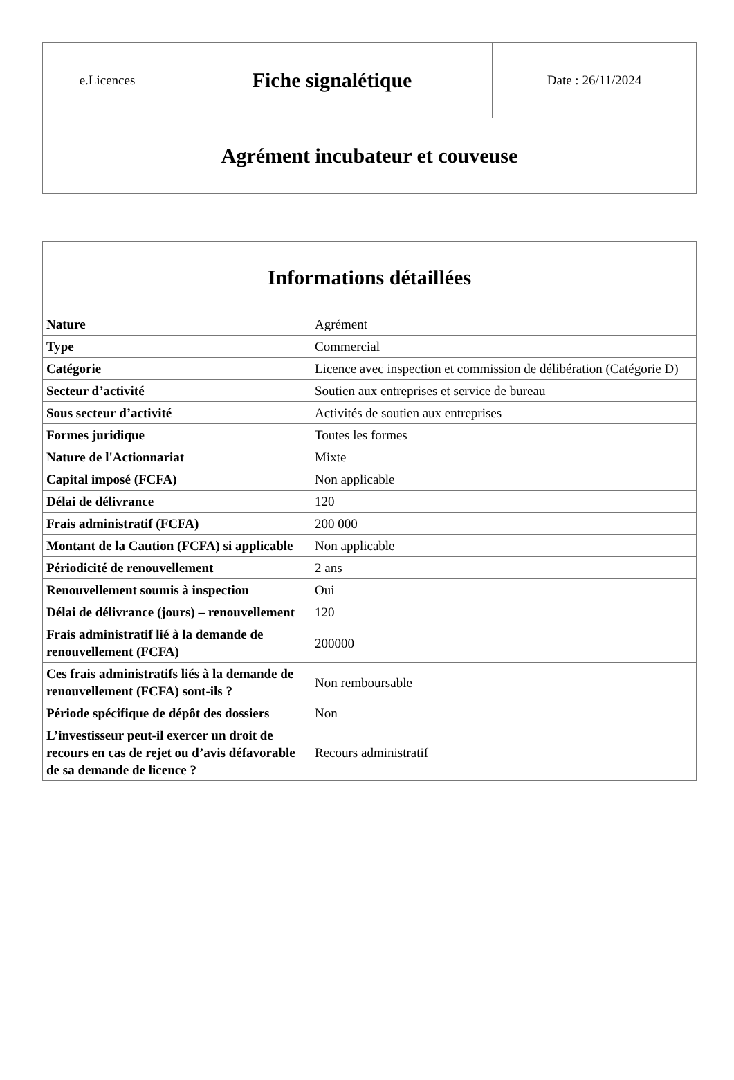| e.Licences | Fiche signalétique | Date : 26/11/2024 |
| Agrément incubateur et couveuse | | |
| Informations détaillées | |
| --- | --- |
| Nature | Agrément |
| Type | Commercial |
| Catégorie | Licence avec inspection et commission de délibération (Catégorie D) |
| Secteur d’activité | Soutien aux entreprises et service de bureau |
| Sous secteur d’activité | Activités de soutien aux entreprises |
| Formes juridique | Toutes les formes |
| Nature de l'Actionnariat | Mixte |
| Capital imposé (FCFA) | Non applicable |
| Délai de délivrance | 120 |
| Frais administratif (FCFA) | 200 000 |
| Montant de la Caution (FCFA) si applicable | Non applicable |
| Périodicité de renouvellement | 2 ans |
| Renouvellement soumis à inspection | Oui |
| Délai de délivrance (jours) – renouvellement | 120 |
| Frais administratif lié à la demande de renouvellement (FCFA) | 200000 |
| Ces frais administratifs liés à la demande de renouvellement (FCFA) sont-ils ? | Non remboursable |
| Période spécifique de dépôt des dossiers | Non |
| L’investisseur peut-il exercer un droit de recours en cas de rejet ou d’avis défavorable de sa demande de licence ? | Recours administratif |